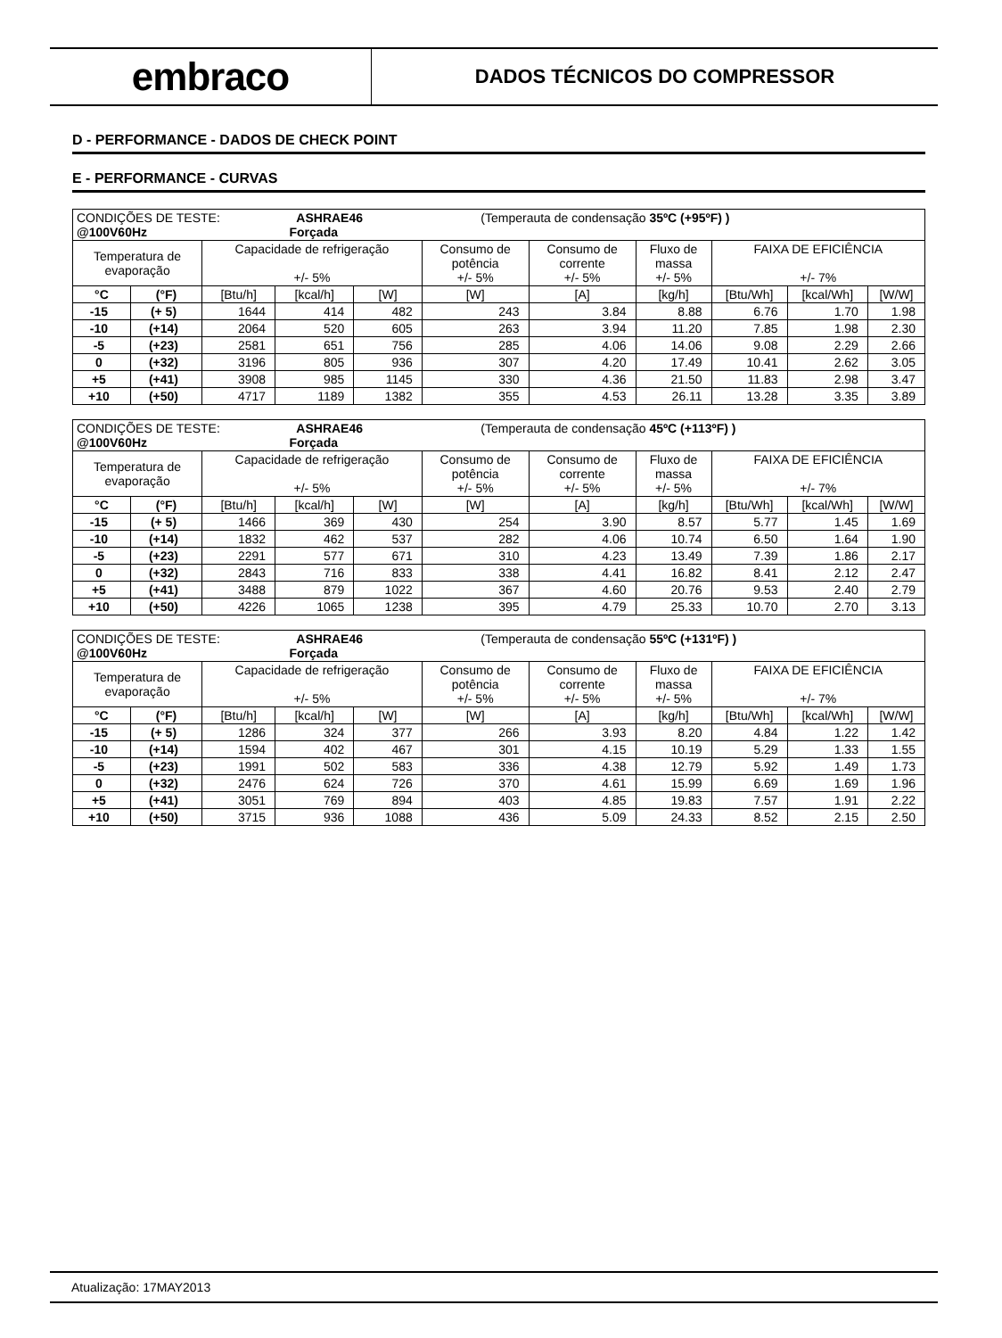embraco
DADOS TÉCNICOS DO COMPRESSOR
D - PERFORMANCE - DADOS DE CHECK POINT
E - PERFORMANCE - CURVAS
| CONDIÇÕES DE TESTE: ASHRAE46 (Temperauta de condensação 35ºC (+95ºF) ) @100V60Hz Forçada | | | | | | | | | | |
| Temperatura de evaporação | | Capacidade de refrigeração +/- 5% | | | Consumo de potência +/- 5% | Consumo de corrente +/- 5% | Fluxo de massa +/- 5% | FAIXA DE EFICIÊNCIA +/- 7% | | |
| °C | (°F) | [Btu/h] | [kcal/h] | [W] | [W] | [A] | [kg/h] | [Btu/Wh] | [kcal/Wh] | [W/W] |
| -15 | (+ 5) | 1644 | 414 | 482 | 243 | 3.84 | 8.88 | 6.76 | 1.70 | 1.98 |
| -10 | (+14) | 2064 | 520 | 605 | 263 | 3.94 | 11.20 | 7.85 | 1.98 | 2.30 |
| -5 | (+23) | 2581 | 651 | 756 | 285 | 4.06 | 14.06 | 9.08 | 2.29 | 2.66 |
| 0 | (+32) | 3196 | 805 | 936 | 307 | 4.20 | 17.49 | 10.41 | 2.62 | 3.05 |
| +5 | (+41) | 3908 | 985 | 1145 | 330 | 4.36 | 21.50 | 11.83 | 2.98 | 3.47 |
| +10 | (+50) | 4717 | 1189 | 1382 | 355 | 4.53 | 26.11 | 13.28 | 3.35 | 3.89 |
| CONDIÇÕES DE TESTE: ASHRAE46 (Temperauta de condensação 45ºC (+113ºF) ) @100V60Hz Forçada | | | | | | | | | | |
| Temperatura de evaporação | | Capacidade de refrigeração +/- 5% | | | Consumo de potência +/- 5% | Consumo de corrente +/- 5% | Fluxo de massa +/- 5% | FAIXA DE EFICIÊNCIA +/- 7% | | |
| °C | (°F) | [Btu/h] | [kcal/h] | [W] | [W] | [A] | [kg/h] | [Btu/Wh] | [kcal/Wh] | [W/W] |
| -15 | (+ 5) | 1466 | 369 | 430 | 254 | 3.90 | 8.57 | 5.77 | 1.45 | 1.69 |
| -10 | (+14) | 1832 | 462 | 537 | 282 | 4.06 | 10.74 | 6.50 | 1.64 | 1.90 |
| -5 | (+23) | 2291 | 577 | 671 | 310 | 4.23 | 13.49 | 7.39 | 1.86 | 2.17 |
| 0 | (+32) | 2843 | 716 | 833 | 338 | 4.41 | 16.82 | 8.41 | 2.12 | 2.47 |
| +5 | (+41) | 3488 | 879 | 1022 | 367 | 4.60 | 20.76 | 9.53 | 2.40 | 2.79 |
| +10 | (+50) | 4226 | 1065 | 1238 | 395 | 4.79 | 25.33 | 10.70 | 2.70 | 3.13 |
| CONDIÇÕES DE TESTE: ASHRAE46 (Temperauta de condensação 55ºC (+131ºF) ) @100V60Hz Forçada | | | | | | | | | | |
| Temperatura de evaporação | | Capacidade de refrigeração +/- 5% | | | Consumo de potência +/- 5% | Consumo de corrente +/- 5% | Fluxo de massa +/- 5% | FAIXA DE EFICIÊNCIA +/- 7% | | |
| °C | (°F) | [Btu/h] | [kcal/h] | [W] | [W] | [A] | [kg/h] | [Btu/Wh] | [kcal/Wh] | [W/W] |
| -15 | (+ 5) | 1286 | 324 | 377 | 266 | 3.93 | 8.20 | 4.84 | 1.22 | 1.42 |
| -10 | (+14) | 1594 | 402 | 467 | 301 | 4.15 | 10.19 | 5.29 | 1.33 | 1.55 |
| -5 | (+23) | 1991 | 502 | 583 | 336 | 4.38 | 12.79 | 5.92 | 1.49 | 1.73 |
| 0 | (+32) | 2476 | 624 | 726 | 370 | 4.61 | 15.99 | 6.69 | 1.69 | 1.96 |
| +5 | (+41) | 3051 | 769 | 894 | 403 | 4.85 | 19.83 | 7.57 | 1.91 | 2.22 |
| +10 | (+50) | 3715 | 936 | 1088 | 436 | 5.09 | 24.33 | 8.52 | 2.15 | 2.50 |
Atualização: 17MAY2013